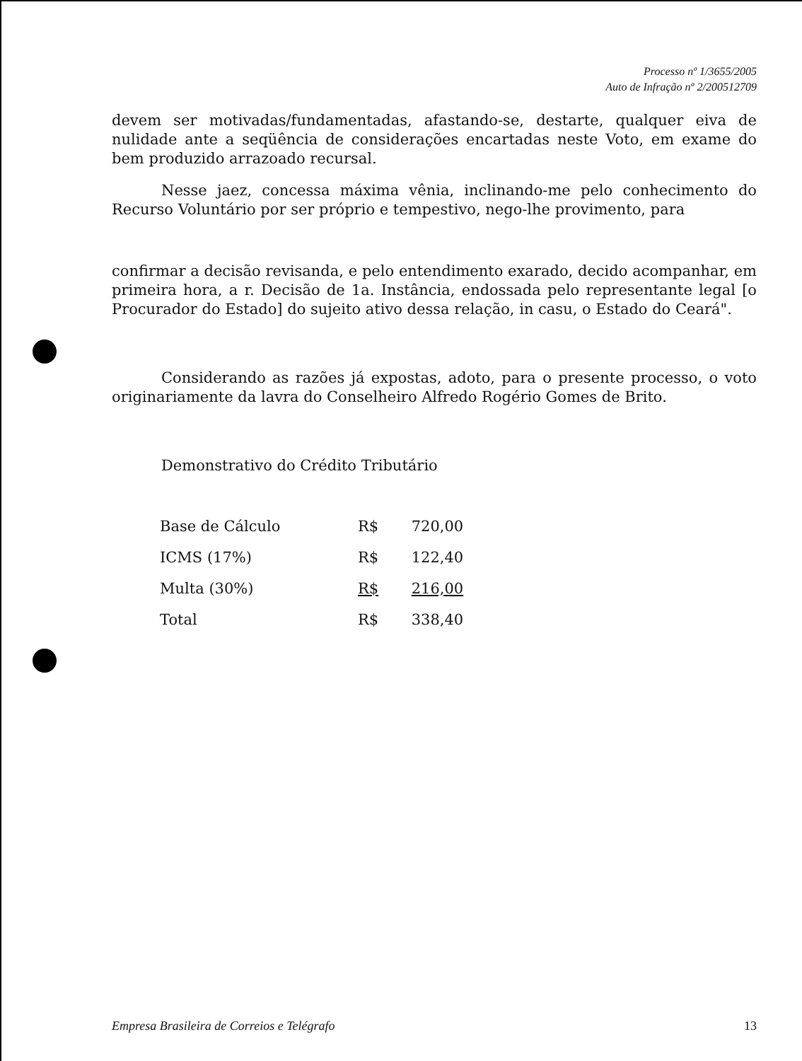Processo nº 1/3655/2005
Auto de Infração nº 2/200512709
devem ser motivadas/fundamentadas, afastando-se, destarte, qualquer eiva de nulidade ante a seqüência de considerações encartadas neste Voto, em exame do bem produzido arrazoado recursal.
Nesse jaez, concessa máxima vênia, inclinando-me pelo conhecimento do Recurso Voluntário por ser próprio e tempestivo, nego-lhe provimento, para
confirmar a decisão revisanda, e pelo entendimento exarado, decido acompanhar, em primeira hora, a r. Decisão de 1a. Instância, endossada pelo representante legal [o Procurador do Estado] do sujeito ativo dessa relação, in casu, o Estado do Ceará".
Considerando as razões já expostas, adoto, para o presente processo, o voto originariamente da lavra do Conselheiro Alfredo Rogério Gomes de Brito.
Demonstrativo do Crédito Tributário
| Base de Cálculo | R$ | 720,00 |
| ICMS (17%) | R$ | 122,40 |
| Multa (30%) | R$ | 216,00 |
| Total | R$ | 338,40 |
Empresa Brasileira de Correios e Telégrafo 13